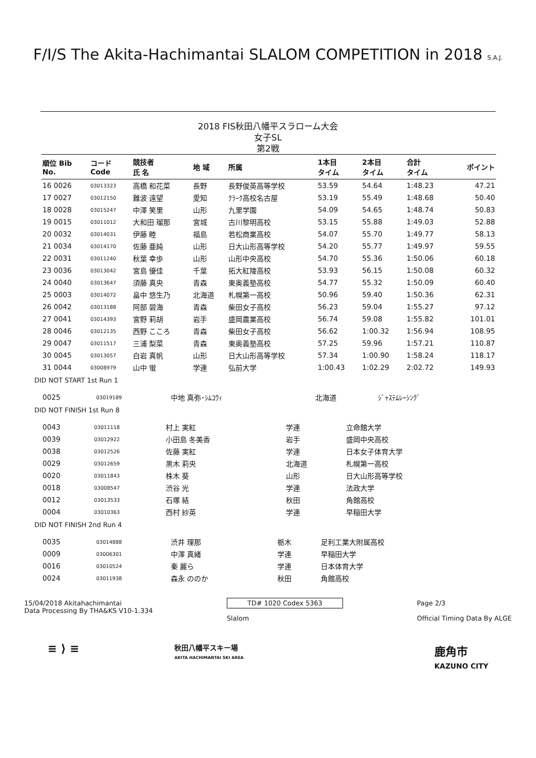F/I/S The Akita-Hachimantai SLALOM COMPETITION in 2018 S.A.J.
2018 FIS秋田八幡平スラローム大会
女子SL
第2戦
| 順位 Bib No. | コード Code | 競技者 氏 名 | 地 域 | 所属 | 1本目 タイム | 2本目 タイム | 合計 タイム | ポイント |
| --- | --- | --- | --- | --- | --- | --- | --- | --- |
| 16 0026 | 03013323 | 高橋 和花菜 | 長野 | 長野俊英高等学校 | 53.59 | 54.64 | 1:48.23 | 47.21 |
| 17 0027 | 03012150 | 難波 遠望 | 愛知 | ｸﾗｰｸ高校名古屋 | 53.19 | 55.49 | 1:48.68 | 50.40 |
| 18 0028 | 03015247 | 中澤 笑里 | 山形 | 九里学園 | 54.09 | 54.65 | 1:48.74 | 50.83 |
| 19 0015 | 03011012 | 大和田 瑠那 | 宮城 | 古川黎明高校 | 53.15 | 55.88 | 1:49.03 | 52.88 |
| 20 0032 | 03014031 | 伊藤 睦 | 福島 | 若松商業高校 | 54.07 | 55.70 | 1:49.77 | 58.13 |
| 21 0034 | 03014170 | 佐藤 亜純 | 山形 | 日大山形高等学校 | 54.20 | 55.77 | 1:49.97 | 59.55 |
| 22 0031 | 03011240 | 秋葉 幸歩 | 山形 | 山形中央高校 | 54.70 | 55.36 | 1:50.06 | 60.18 |
| 23 0036 | 03013042 | 宮島 優佳 | 千葉 | 拓大紅陵高校 | 53.93 | 56.15 | 1:50.08 | 60.32 |
| 24 0040 | 03013647 | 須藤 真央 | 青森 | 東奥義塾高校 | 54.77 | 55.32 | 1:50.09 | 60.40 |
| 25 0003 | 03014072 | 畠中 悠生乃 | 北海道 | 札幌第一高校 | 50.96 | 59.40 | 1:50.36 | 62.31 |
| 26 0042 | 03013188 | 阿部 碧海 | 青森 | 柴田女子高校 | 56.23 | 59.04 | 1:55.27 | 97.12 |
| 27 0041 | 03014393 | 宮野 莉胡 | 岩手 | 盛岡農業高校 | 56.74 | 59.08 | 1:55.82 | 101.01 |
| 28 0046 | 03012135 | 西野 こころ | 青森 | 柴田女子高校 | 56.62 | 1:00.32 | 1:56.94 | 108.95 |
| 29 0047 | 03011517 | 三浦 梨菜 | 青森 | 東奥義塾高校 | 57.25 | 59.96 | 1:57.21 | 110.87 |
| 30 0045 | 03013057 | 白岩 真帆 | 山形 | 日大山形高等学校 | 57.34 | 1:00.90 | 1:58.24 | 118.17 |
| 31 0044 | 03008979 | 山中 蛍 | 学連 | 弘前大学 | 1:00.43 | 1:02.29 | 2:02.72 | 149.93 |
DID NOT START 1st Run 1
| 0025 | 03019189 | 中地 真弥･ｼﾑｺｳｨ | 北海道 | ｼﾞｬｽﾃﾑﾚｰｼﾝｸﾞ |
DID NOT FINISH 1st Run 8
| 0043 | 03011118 | 村上 実紅 | 学連 | 立命館大学 |
| 0039 | 03012922 | 小田島 冬美香 | 岩手 | 盛岡中央高校 |
| 0038 | 03012526 | 佐藤 実紅 | 学連 | 日本女子体育大学 |
| 0029 | 03012659 | 黒木 莉央 | 北海道 | 札幌第一高校 |
| 0020 | 03011843 | 株木 葵 | 山形 | 日大山形高等学校 |
| 0018 | 03008547 | 渋谷 光 | 学連 | 法政大学 |
| 0012 | 03013533 | 石塚 結 | 秋田 | 角館高校 |
| 0004 | 03010363 | 西村 紗英 | 学連 | 早稲田大学 |
DID NOT FINISH 2nd Run 4
| 0035 | 03014888 | 渋井 理那 | 栃木 | 足利工業大附属高校 |
| 0009 | 03006301 | 中澤 真緒 | 学連 | 早稲田大学 |
| 0016 | 03010524 | 秦 麗ら | 学連 | 日本体育大学 |
| 0024 | 03011938 | 森永 ののか | 秋田 | 角館高校 |
15/04/2018 Akitahachimantai
Data Processing By THA&KS V10-1.334
TD# 1020 Codex 5363
Slalom
Page 2/3
Official Timing Data By ALGE
≡ ⟩ ≡
秋田八幡平スキー場
AKITA HACHIMANTAI SKI AREA
鹿角市
KAZUNO CITY